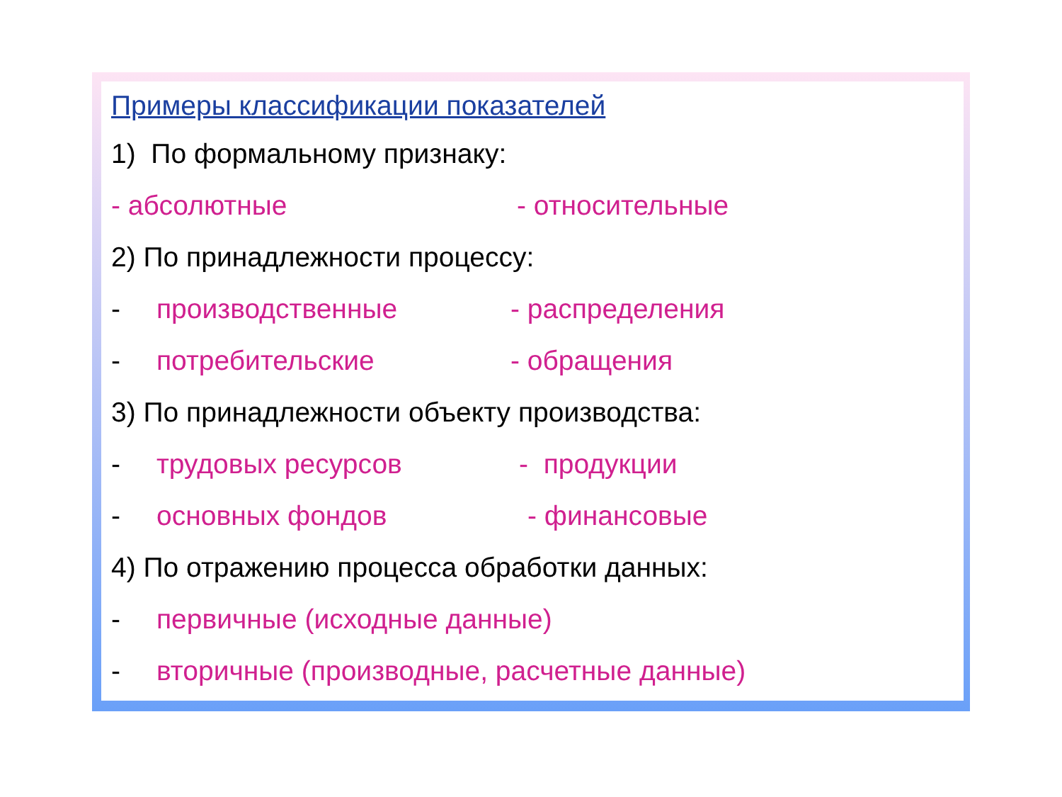Примеры классификации показателей
1) По формальному признаку:
- абсолютные - относительные
2) По принадлежности процессу:
- производственные - распределения
- потребительские - обращения
3) По принадлежности объекту производства:
- трудовых ресурсов - продукции
- основных фондов - финансовые
4) По отражению процесса обработки данных:
- первичные (исходные данные)
- вторичные (производные, расчетные данные)